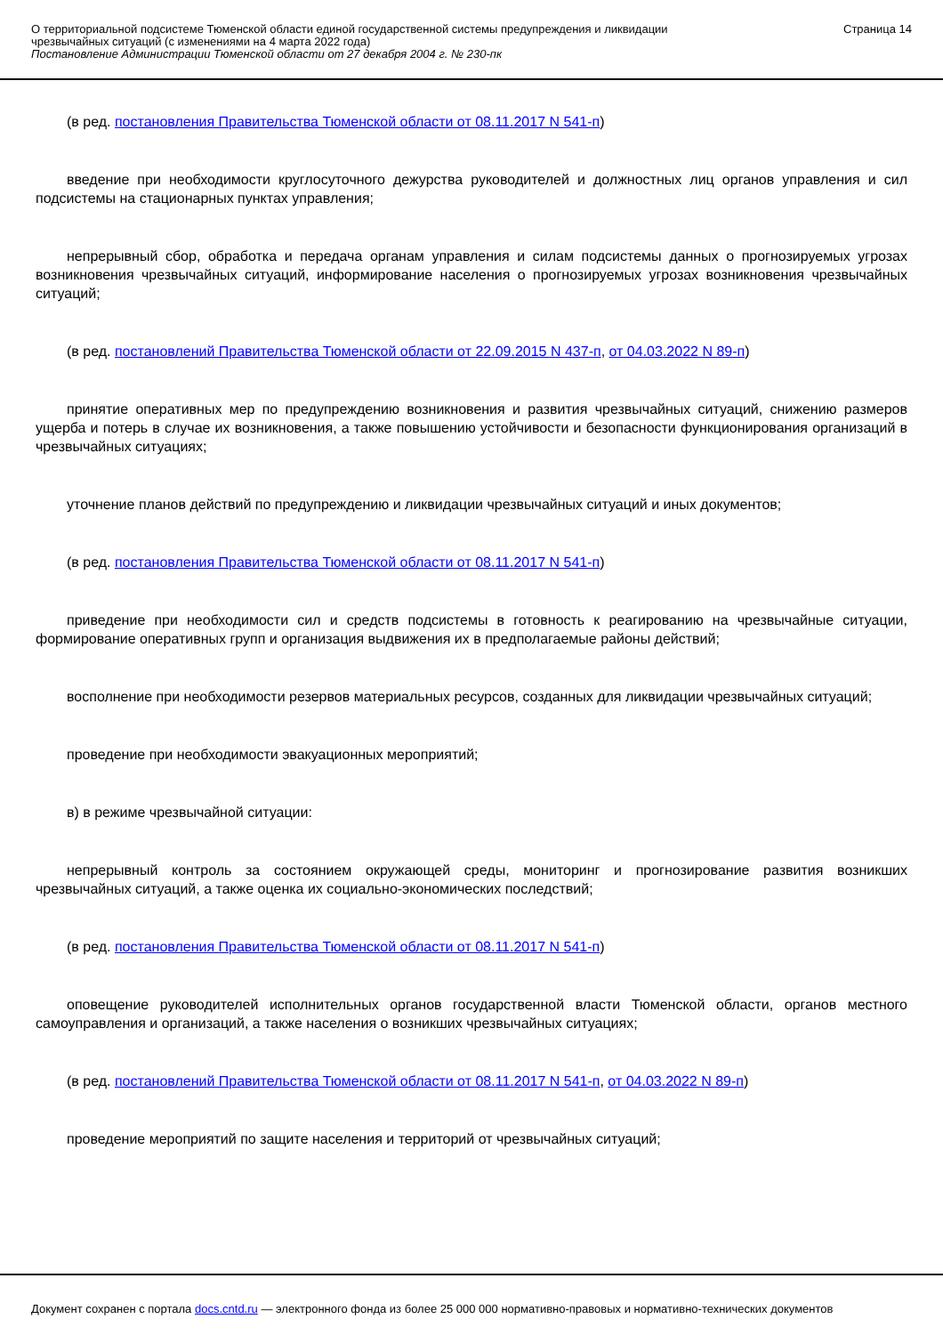О территориальной подсистеме Тюменской области единой государственной системы предупреждения и ликвидации
чрезвычайных ситуаций (с изменениями на 4 марта 2022 года)
Постановление Администрации Тюменской области от 27 декабря 2004 г. № 230-пк
Страница 14
(в ред. постановления Правительства Тюменской области от 08.11.2017 N 541-п)
введение при необходимости круглосуточного дежурства руководителей и должностных лиц органов управления и сил подсистемы на стационарных пунктах управления;
непрерывный сбор, обработка и передача органам управления и силам подсистемы данных о прогнозируемых угрозах возникновения чрезвычайных ситуаций, информирование населения о прогнозируемых угрозах возникновения чрезвычайных ситуаций;
(в ред. постановлений Правительства Тюменской области от 22.09.2015 N 437-п, от 04.03.2022 N 89-п)
принятие оперативных мер по предупреждению возникновения и развития чрезвычайных ситуаций, снижению размеров ущерба и потерь в случае их возникновения, а также повышению устойчивости и безопасности функционирования организаций в чрезвычайных ситуациях;
уточнение планов действий по предупреждению и ликвидации чрезвычайных ситуаций и иных документов;
(в ред. постановления Правительства Тюменской области от 08.11.2017 N 541-п)
приведение при необходимости сил и средств подсистемы в готовность к реагированию на чрезвычайные ситуации, формирование оперативных групп и организация выдвижения их в предполагаемые районы действий;
восполнение при необходимости резервов материальных ресурсов, созданных для ликвидации чрезвычайных ситуаций;
проведение при необходимости эвакуационных мероприятий;
в) в режиме чрезвычайной ситуации:
непрерывный контроль за состоянием окружающей среды, мониторинг и прогнозирование развития возникших чрезвычайных ситуаций, а также оценка их социально-экономических последствий;
(в ред. постановления Правительства Тюменской области от 08.11.2017 N 541-п)
оповещение руководителей исполнительных органов государственной власти Тюменской области, органов местного самоуправления и организаций, а также населения о возникших чрезвычайных ситуациях;
(в ред. постановлений Правительства Тюменской области от 08.11.2017 N 541-п, от 04.03.2022 N 89-п)
проведение мероприятий по защите населения и территорий от чрезвычайных ситуаций;
Документ сохранен с портала docs.cntd.ru — электронного фонда из более 25 000 000 нормативно-правовых и нормативно-технических документов